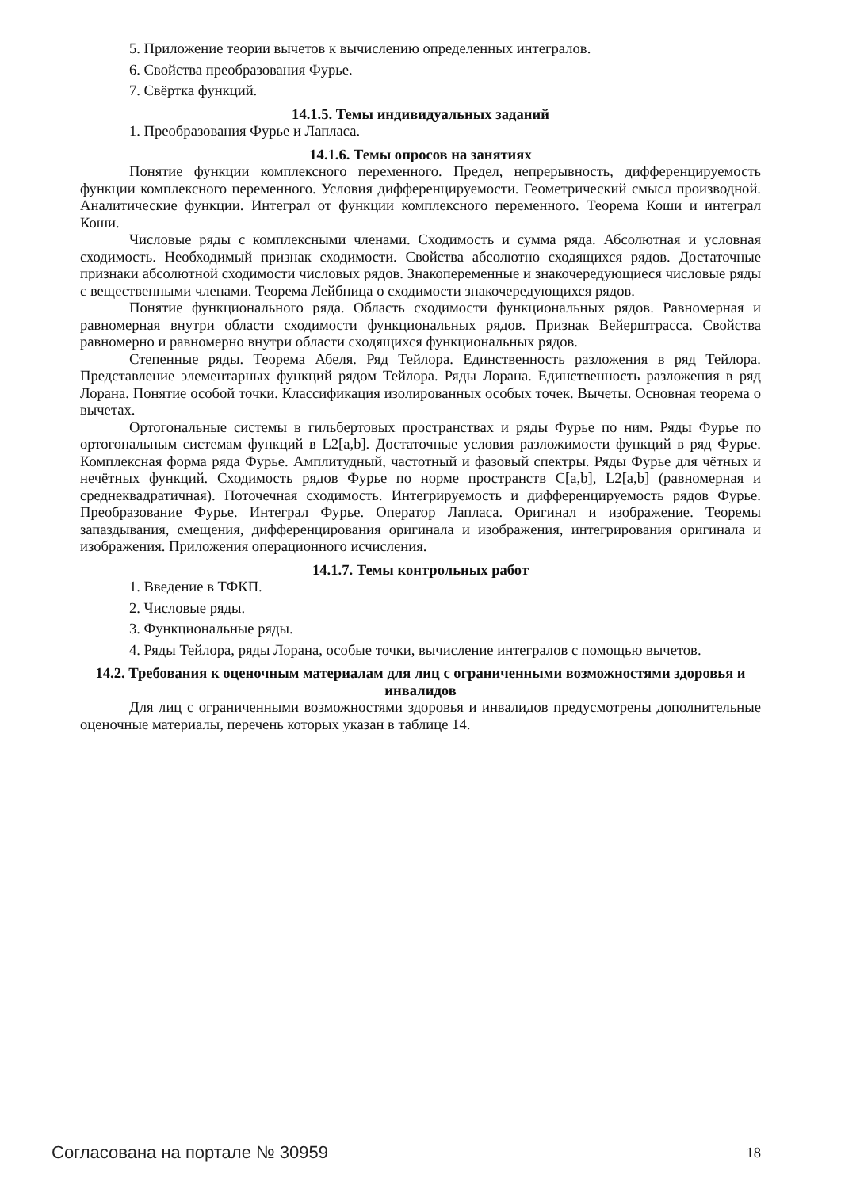5. Приложение теории вычетов к вычислению определенных интегралов.
6. Свойства преобразования Фурье.
7. Свёртка функций.
14.1.5. Темы индивидуальных заданий
1. Преобразования Фурье и Лапласа.
14.1.6. Темы опросов на занятиях
Понятие функции комплексного переменного. Предел, непрерывность, дифференцируемость функции комплексного переменного. Условия дифференцируемости. Геометрический смысл производной. Аналитические функции. Интеграл от функции комплексного переменного. Теорема Коши и интеграл Коши.
Числовые ряды с комплексными членами. Сходимость и сумма ряда. Абсолютная и условная сходимость. Необходимый признак сходимости. Свойства абсолютно сходящихся рядов. Достаточные признаки абсолютной сходимости числовых рядов. Знакопеременные и знакочередующиеся числовые ряды с вещественными членами. Теорема Лейбница о сходимости знакочередующихся рядов.
Понятие функционального ряда. Область сходимости функциональных рядов. Равномерная и равномерная внутри области сходимости функциональных рядов. Признак Вейерштрасса. Свойства равномерно и равномерно внутри области сходящихся функциональных рядов.
Степенные ряды. Теорема Абеля. Ряд Тейлора. Единственность разложения в ряд Тейлора. Представление элементарных функций рядом Тейлора. Ряды Лорана. Единственность разложения в ряд Лорана. Понятие особой точки. Классификация изолированных особых точек. Вычеты. Основная теорема о вычетах.
Ортогональные системы в гильбертовых пространствах и ряды Фурье по ним. Ряды Фурье по ортогональным системам функций в L2[a,b]. Достаточные условия разложимости функций в ряд Фурье. Комплексная форма ряда Фурье. Амплитудный, частотный и фазовый спектры. Ряды Фурье для чётных и нечётных функций. Сходимость рядов Фурье по норме пространств C[a,b], L2[a,b] (равномерная и среднеквадратичная). Поточечная сходимость. Интегрируемость и дифференцируемость рядов Фурье. Преобразование Фурье. Интеграл Фурье. Оператор Лапласа. Оригинал и изображение. Теоремы запаздывания, смещения, дифференцирования оригинала и изображения, интегрирования оригинала и изображения. Приложения операционного исчисления.
14.1.7. Темы контрольных работ
1. Введение в ТФКП.
2. Числовые ряды.
3. Функциональные ряды.
4. Ряды Тейлора, ряды Лорана, особые точки, вычисление интегралов с помощью вычетов.
14.2. Требования к оценочным материалам для лиц с ограниченными возможностями здоровья и инвалидов
Для лиц с ограниченными возможностями здоровья и инвалидов предусмотрены дополнительные оценочные материалы, перечень которых указан в таблице 14.
Согласована на портале № 30959 18